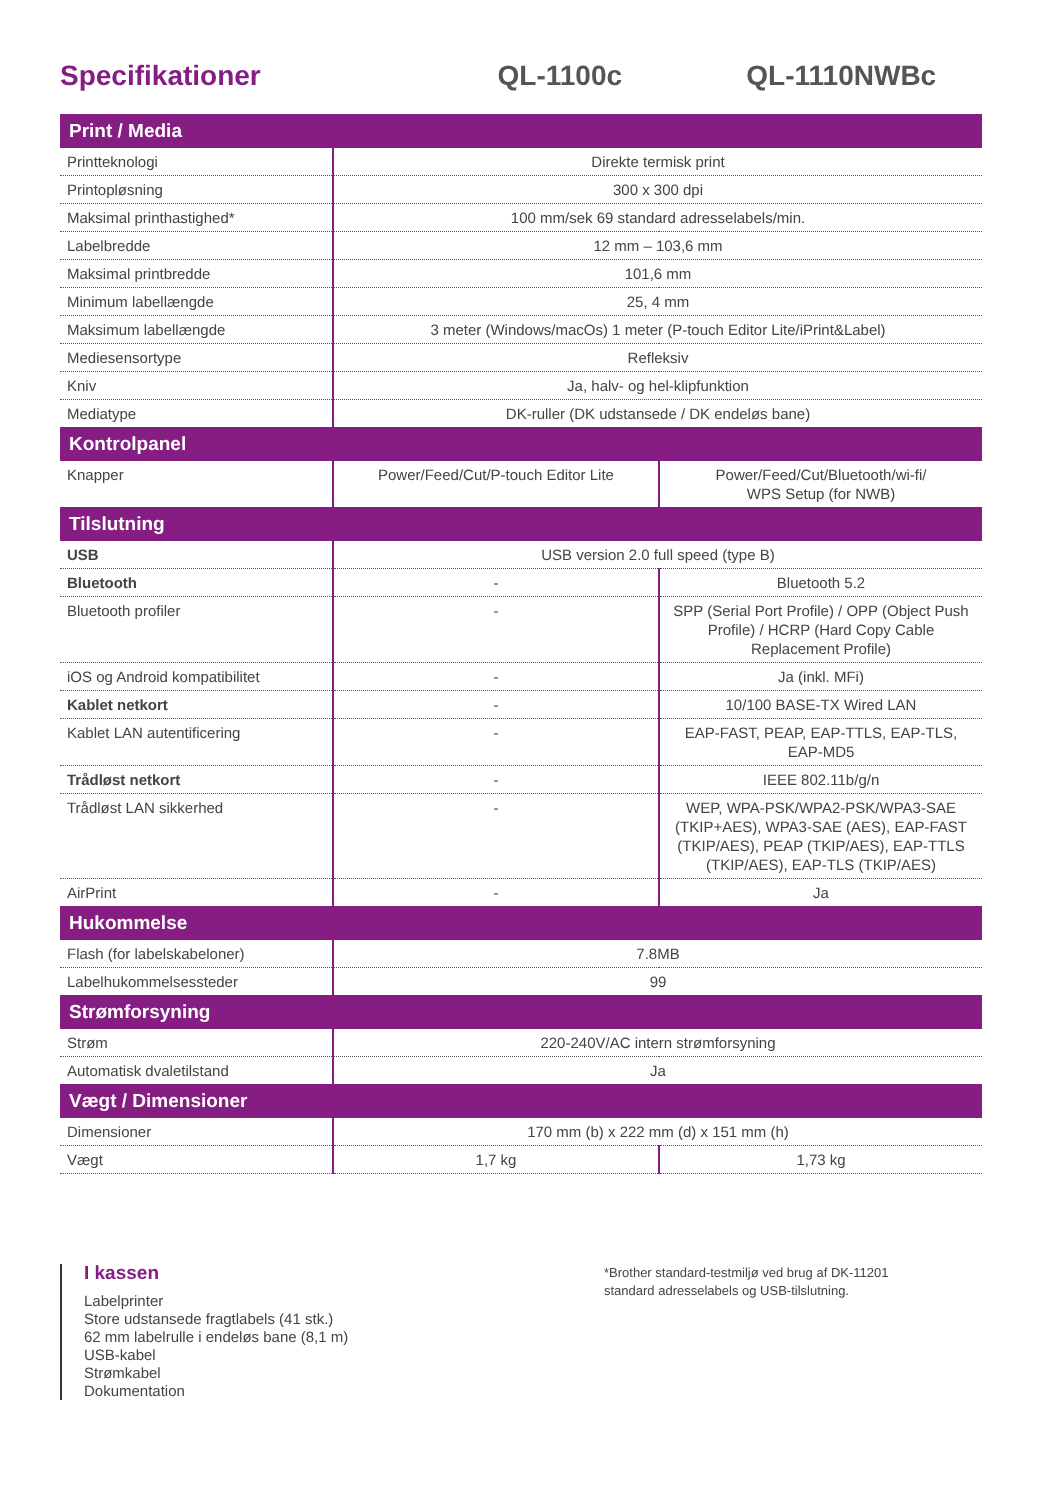Specifikationer
QL-1100c
QL-1110NWBc
| Print / Media | | |
| --- | --- | --- |
| Printteknologi | Direkte termisk print | |
| Printopløsning | 300 x 300 dpi | |
| Maksimal printhastighed* | 100 mm/sek 69 standard adresselabels/min. | |
| Labelbredde | 12 mm – 103,6 mm | |
| Maksimal printbredde | 101,6 mm | |
| Minimum labellængde | 25, 4 mm | |
| Maksimum labellængde | 3 meter (Windows/macOs) 1 meter (P-touch Editor Lite/iPrint&Label) | |
| Mediesensortype | Refleksiv | |
| Kniv | Ja, halv- og hel-klipfunktion | |
| Mediatype | DK-ruller (DK udstansede / DK endeløs bane) | |
| Kontrolpanel | | |
| Knapper | Power/Feed/Cut/P-touch Editor Lite | Power/Feed/Cut/Bluetooth/wi-fi/ WPS Setup (for NWB) |
| Tilslutning | | |
| USB | USB version 2.0 full speed (type B) | |
| Bluetooth | - | Bluetooth 5.2 |
| Bluetooth profiler | - | SPP (Serial Port Profile) / OPP (Object Push Profile) / HCRP (Hard Copy Cable Replacement Profile) |
| iOS og Android kompatibilitet | - | Ja (inkl. MFi) |
| Kablet netkort | - | 10/100 BASE-TX Wired LAN |
| Kablet LAN autentificering | - | EAP-FAST, PEAP, EAP-TTLS, EAP-TLS, EAP-MD5 |
| Trådløst netkort | - | IEEE 802.11b/g/n |
| Trådløst LAN sikkerhed | - | WEP, WPA-PSK/WPA2-PSK/WPA3-SAE (TKIP+AES), WPA3-SAE (AES), EAP-FAST (TKIP/AES), PEAP (TKIP/AES), EAP-TTLS (TKIP/AES), EAP-TLS (TKIP/AES) |
| AirPrint | - | Ja |
| Hukommelse | | |
| Flash (for labelskabeloner) | 7.8MB | |
| Labelhukommelsessteder | 99 | |
| Strømforsyning | | |
| Strøm | 220-240V/AC intern strømforsyning | |
| Automatisk dvaletilstand | Ja | |
| Vægt / Dimensioner | | |
| Dimensioner | 170 mm (b) x 222 mm (d) x 151 mm (h) | |
| Vægt | 1,7 kg | 1,73 kg |
I kassen
Labelprinter
Store udstansede fragtlabels (41 stk.)
62 mm labelrulle i endeløs bane (8,1 m)
USB-kabel
Strømkabel
Dokumentation
*Brother standard-testmiljø ved brug af DK-11201
standard adresselabels og USB-tilslutning.